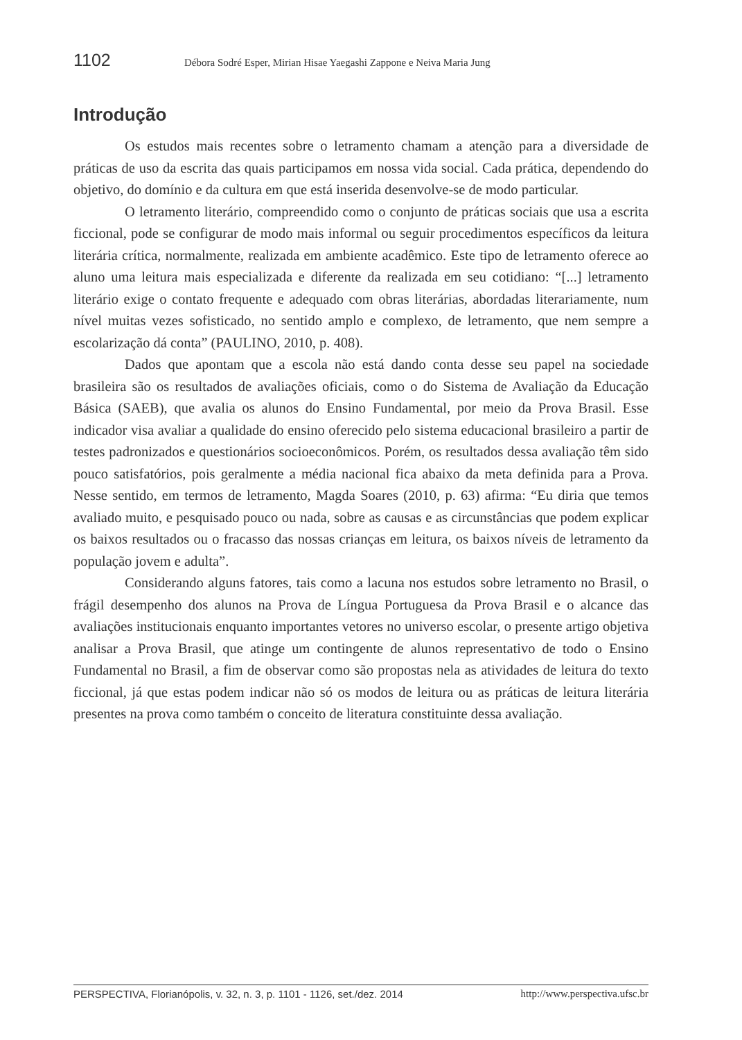1102 Débora Sodré Esper, Mirian Hisae Yaegashi Zappone e Neiva Maria Jung
Introdução
Os estudos mais recentes sobre o letramento chamam a atenção para a diversidade de práticas de uso da escrita das quais participamos em nossa vida social. Cada prática, dependendo do objetivo, do domínio e da cultura em que está inserida desenvolve-se de modo particular.
O letramento literário, compreendido como o conjunto de práticas sociais que usa a escrita ficcional, pode se configurar de modo mais informal ou seguir procedimentos específicos da leitura literária crítica, normalmente, realizada em ambiente acadêmico. Este tipo de letramento oferece ao aluno uma leitura mais especializada e diferente da realizada em seu cotidiano: “[...] letramento literário exige o contato frequente e adequado com obras literárias, abordadas literariamente, num nível muitas vezes sofisticado, no sentido amplo e complexo, de letramento, que nem sempre a escolarização dá conta” (PAULINO, 2010, p. 408).
Dados que apontam que a escola não está dando conta desse seu papel na sociedade brasileira são os resultados de avaliações oficiais, como o do Sistema de Avaliação da Educação Básica (SAEB), que avalia os alunos do Ensino Fundamental, por meio da Prova Brasil. Esse indicador visa avaliar a qualidade do ensino oferecido pelo sistema educacional brasileiro a partir de testes padronizados e questionários socioeconômicos. Porém, os resultados dessa avaliação têm sido pouco satisfatórios, pois geralmente a média nacional fica abaixo da meta definida para a Prova. Nesse sentido, em termos de letramento, Magda Soares (2010, p. 63) afirma: “Eu diria que temos avaliado muito, e pesquisado pouco ou nada, sobre as causas e as circunstâncias que podem explicar os baixos resultados ou o fracasso das nossas crianças em leitura, os baixos níveis de letramento da população jovem e adulta”.
Considerando alguns fatores, tais como a lacuna nos estudos sobre letramento no Brasil, o frágil desempenho dos alunos na Prova de Língua Portuguesa da Prova Brasil e o alcance das avaliações institucionais enquanto importantes vetores no universo escolar, o presente artigo objetiva analisar a Prova Brasil, que atinge um contingente de alunos representativo de todo o Ensino Fundamental no Brasil, a fim de observar como são propostas nela as atividades de leitura do texto ficcional, já que estas podem indicar não só os modos de leitura ou as práticas de leitura literária presentes na prova como também o conceito de literatura constituinte dessa avaliação.
PERSPECTIVA, Florianópolis, v. 32, n. 3, p. 1101 - 1126, set./dez. 2014 http://www.perspectiva.ufsc.br